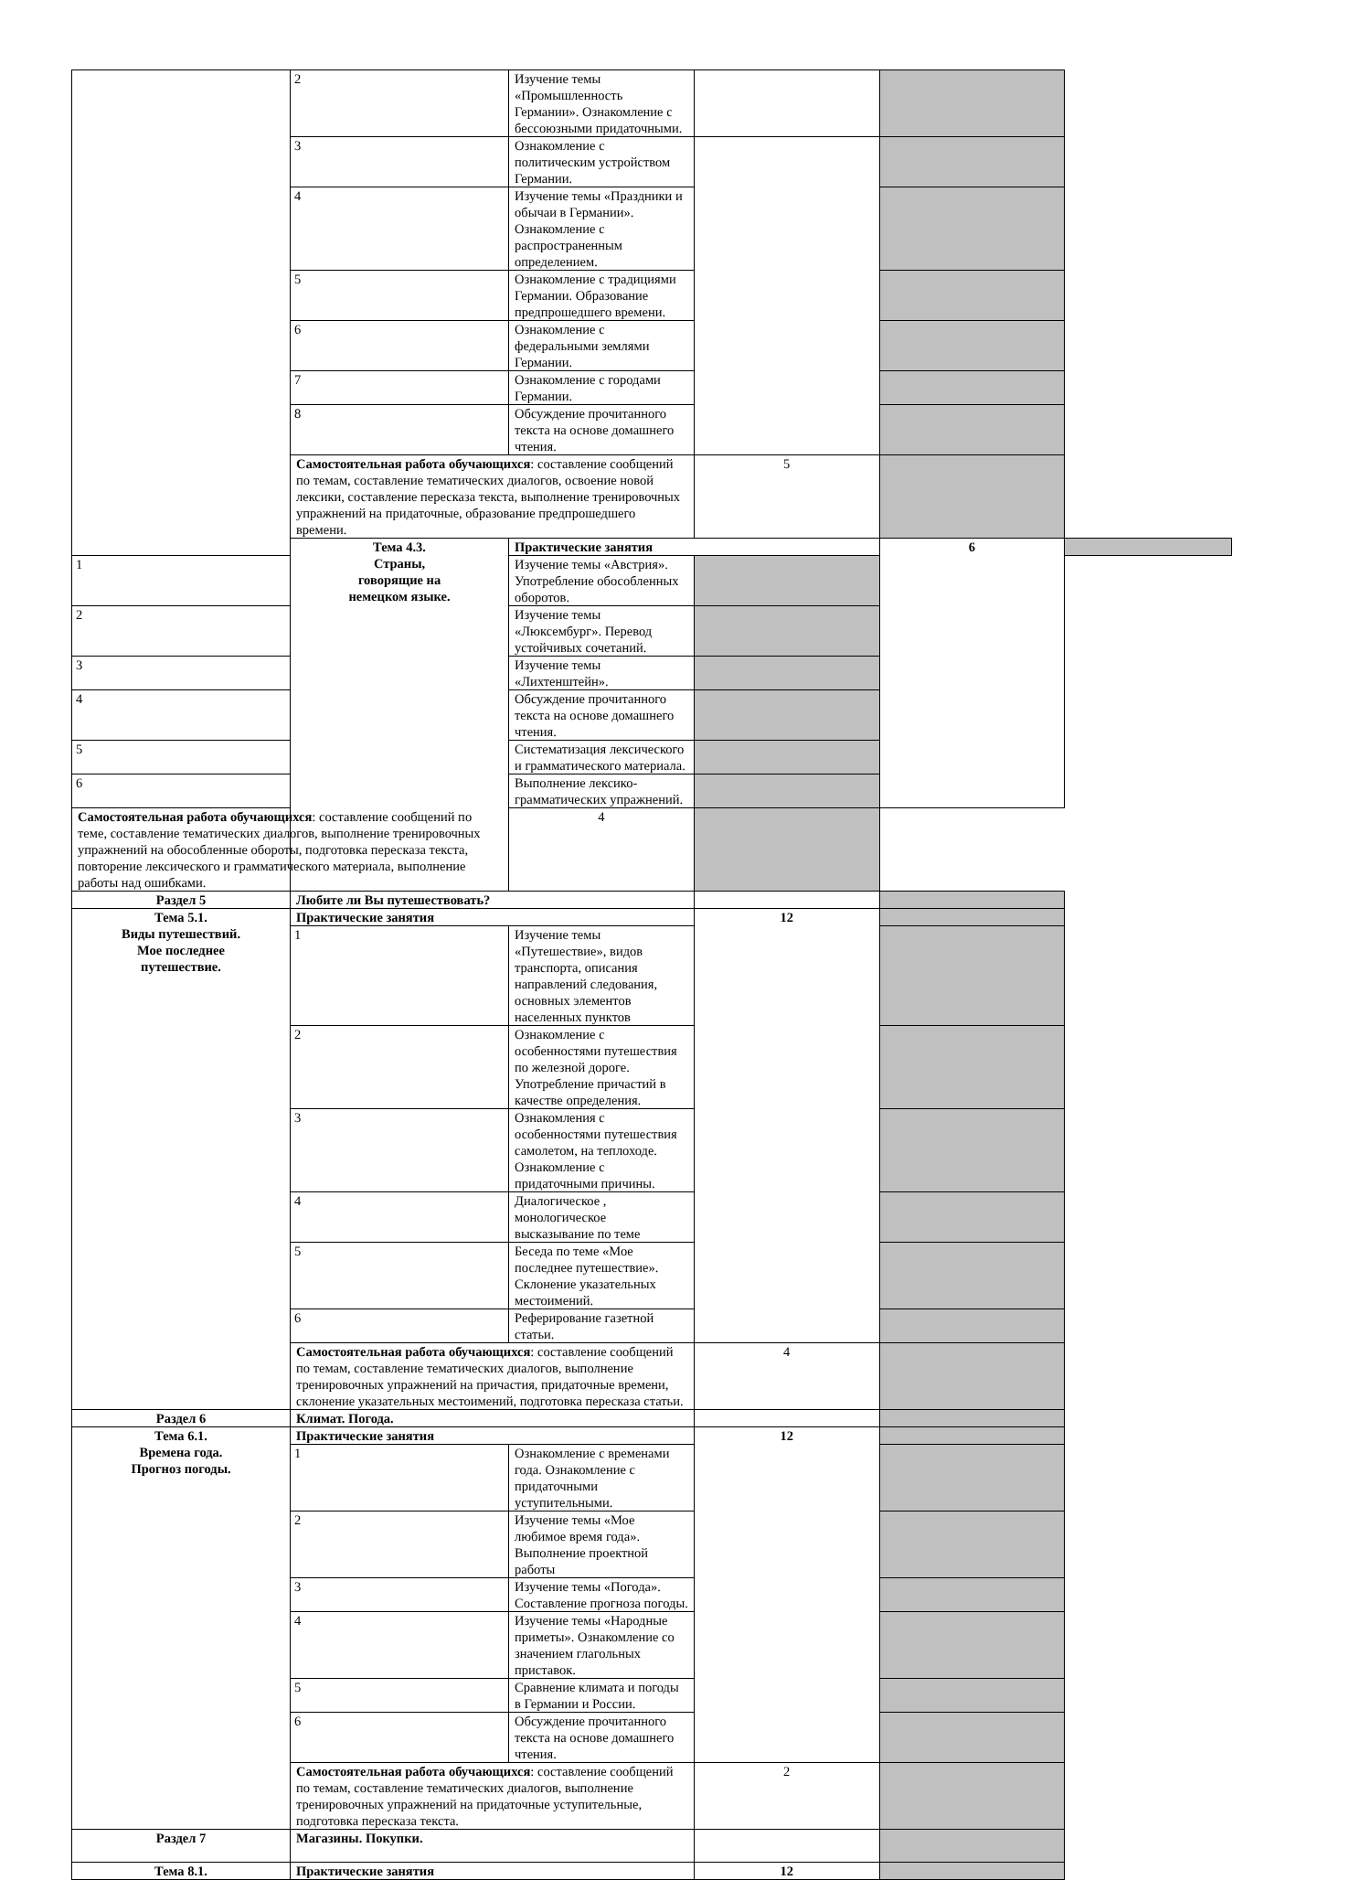| | 2 | Изучение темы «Промышленность Германии». Ознакомление с бессоюзными придаточными. | | | |
| | 3 | Ознакомление с политическим устройством Германии. | | | |
| | 4 | Изучение темы «Праздники и обычаи в Германии». Ознакомление с распространенным определением. | | | |
| | 5 | Ознакомление с традициями Германии. Образование предпрошедшего времени. | | | |
| | 6 | Ознакомление с федеральными землями Германии. | | | |
| | 7 | Ознакомление с городами Германии. | | | |
| | 8 | Обсуждение прочитанного текста на основе домашнего чтения. | | | |
| | Самостоятельная работа обучающихся : составление сообщений по темам, составление тематических диалогов, освоение новой лексики, составление пересказа текста, выполнение тренировочных упражнений на придаточные, образование предпрошедшего времени. | | 5 | | |
| | Тема 4.3. Страны, говорящие на немецком языке. | Практические занятия | | 6 | |
| 1 | | Изучение темы «Австрия». Употребление обособленных оборотов. | | | |
| 2 | | Изучение темы «Люксембург». Перевод устойчивых сочетаний. | | | |
| 3 | | Изучение темы «Лихтенштейн». | | | |
| 4 | | Обсуждение прочитанного текста на основе домашнего чтения. | | | |
| 5 | | Систематизация лексического и грамматического материала. | | | |
| 6 | | Выполнение лексико- грамматических упражнений. | | | |
| Самостоятельная работа обучающихся : составление сообщений по теме, составление тематических диалогов, выполнение тренировочных упражнений на обособленные обороты, подготовка пересказа текста, повторение лексического и грамматического материала, выполнение работы над ошибками. | | 4 | | | |
| Раздел 5 | Любите ли Вы путешествовать? | | | | |
| Тема 5.1. Виды путешествий. Мое последнее путешествие. | Практические занятия | | 12 | | |
| | 1 | Изучение темы «Путешествие», видов транспорта, описания направлений следования, основных элементов населенных пунктов | | | |
| | 2 | Ознакомление с особенностями путешествия по железной дороге. Употребление причастий в качестве определения. | | | |
| | 3 | Ознакомления с особенностями путешествия самолетом, на теплоходе. Ознакомление с придаточными причины. | | | |
| | 4 | Диалогическое , монологическое высказывание по теме | | | |
| | 5 | Беседа по теме «Мое последнее путешествие». Склонение указательных местоимений. | | | |
| | 6 | Реферирование газетной статьи. | | | |
| | Самостоятельная работа обучающихся : составление сообщений по темам, составление тематических диалогов, выполнение тренировочных упражнений на причастия, придаточные времени, склонение указательных местоимений, подготовка пересказа статьи. | | 4 | | |
| Раздел 6 | Климат. Погода. | | | | |
| Тема 6.1. Времена года. Прогноз погоды. | Практические занятия | | 12 | | |
| | 1 | Ознакомление с временами года. Ознакомление с придаточными уступительными. | | | |
| | 2 | Изучение темы «Мое любимое время года». Выполнение проектной работы | | | |
| | 3 | Изучение темы «Погода». Составление прогноза погоды. | | | |
| | 4 | Изучение темы «Народные приметы». Ознакомление со значением глагольных приставок. | | | |
| | 5 | Сравнение климата и погоды в Германии и России. | | | |
| | 6 | Обсуждение прочитанного текста на основе домашнего чтения. | | | |
| | Самостоятельная работа обучающихся : составление сообщений по темам, составление тематических диалогов, выполнение тренировочных упражнений на придаточные уступительные, подготовка пересказа текста. | | 2 | | |
| Раздел 7 | Магазины. Покупки. | | | | |
| Тема 8.1. | Практические занятия | | 12 | | |